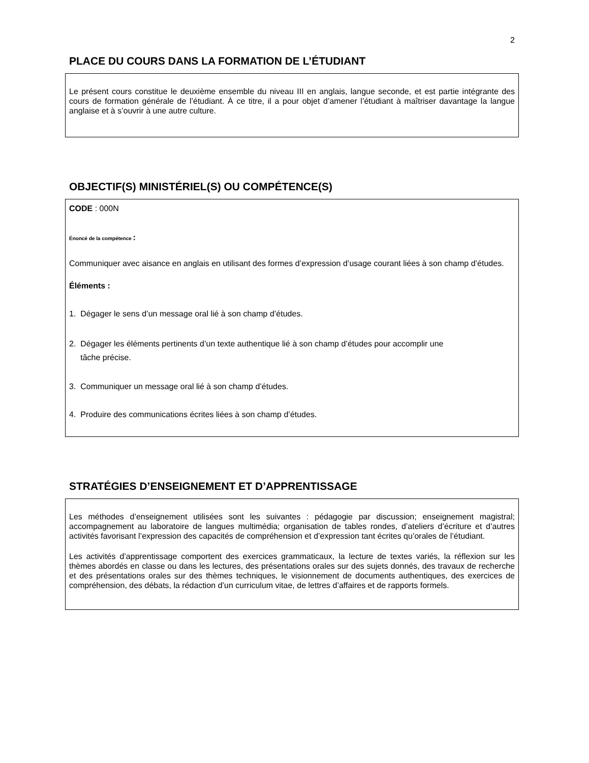2
PLACE DU COURS DANS LA FORMATION DE L’ÉTUDIANT
Le présent cours constitue le deuxième ensemble du niveau III en anglais, langue seconde, et est partie intégrante des cours de formation générale de l’étudiant. À ce titre, il a pour objet d’amener l’étudiant à maîtriser davantage la langue anglaise et à s’ouvrir à une autre culture.
OBJECTIF(S) MINISTÉRIEL(S) OU COMPÉTENCE(S)
CODE : 000N
Énoncé de la compétence :
Communiquer avec aisance en anglais en utilisant des formes d’expression d’usage courant liées à son champ d’études.
Éléments :
1. Dégager le sens d’un message oral lié à son champ d’études.
2. Dégager les éléments pertinents d’un texte authentique lié à son champ d’études pour accomplir une
tâche précise.
3. Communiquer un message oral lié à son champ d’études.
4. Produire des communications écrites liées à son champ d’études.
STRATÉGIES D’ENSEIGNEMENT ET D’APPRENTISSAGE
Les méthodes d’enseignement utilisées sont les suivantes : pédagogie par discussion; enseignement magistral; accompagnement au laboratoire de langues multimédia; organisation de tables rondes, d’ateliers d’écriture et d’autres activités favorisant l’expression des capacités de compréhension et d’expression tant écrites qu’orales de l’étudiant.
Les activités d’apprentissage comportent des exercices grammaticaux, la lecture de textes variés, la réflexion sur les thèmes abordés en classe ou dans les lectures, des présentations orales sur des sujets donnés, des travaux de recherche et des présentations orales sur des thèmes techniques, le visionnement de documents authentiques, des exercices de compréhension, des débats, la rédaction d’un curriculum vitae, de lettres d’affaires et de rapports formels.